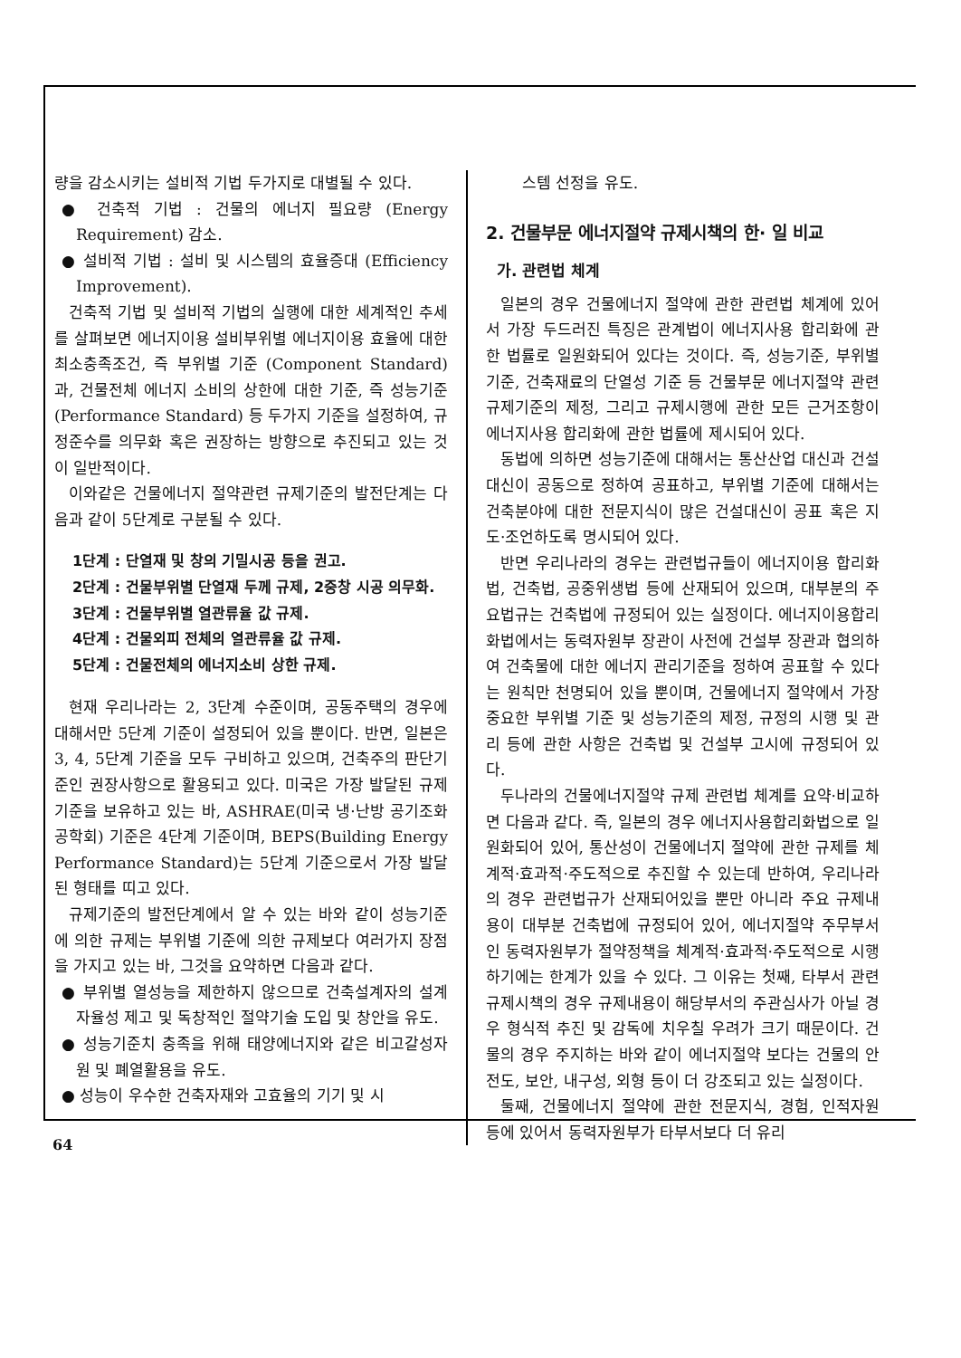량을 감소시키는 설비적 기법 두가지로 대별될 수 있다.
● 건축적 기법 : 건물의 에너지 필요량 (Energy Requirement) 감소.
● 설비적 기법 : 설비 및 시스템의 효율증대 (Efficiency Improvement).
건축적 기법 및 설비적 기법의 실행에 대한 세계적인 추세를 살펴보면 에너지이용 설비부위별 에너지이용 효율에 대한 최소충족조건, 즉 부위별 기준 (Component Standard)과, 건물전체 에너지 소비의 상한에 대한 기준, 즉 성능기준(Performance Standard) 등 두가지 기준을 설정하여, 규정준수를 의무화 혹은 권장하는 방향으로 추진되고 있는 것이 일반적이다.
이와같은 건물에너지 절약관련 규제기준의 발전단계는 다음과 같이 5단계로 구분될 수 있다.
1단계 : 단열재 및 창의 기밀시공 등을 권고.
2단계 : 건물부위별 단열재 두께 규제, 2중창 시공 의무화.
3단계 : 건물부위별 열관류율 값 규제.
4단계 : 건물외피 전체의 열관류율 값 규제.
5단계 : 건물전체의 에너지소비 상한 규제.
현재 우리나라는 2, 3단계 수준이며, 공동주택의 경우에 대해서만 5단계 기준이 설정되어 있을 뿐이다. 반면, 일본은 3, 4, 5단계 기준을 모두 구비하고 있으며, 건축주의 판단기준인 권장사항으로 활용되고 있다. 미국은 가장 발달된 규제기준을 보유하고 있는 바, ASHRAE(미국 냉·난방 공기조화 공학회) 기준은 4단계 기준이며, BEPS(Building Energy Performance Standard)는 5단계 기준으로서 가장 발달된 형태를 띠고 있다.
규제기준의 발전단계에서 알 수 있는 바와 같이 성능기준에 의한 규제는 부위별 기준에 의한 규제보다 여러가지 장점을 가지고 있는 바, 그것을 요약하면 다음과 같다.
● 부위별 열성능을 제한하지 않으므로 건축설계자의 설계자율성 제고 및 독창적인 절약기술 도입 및 창안을 유도.
● 성능기준치 충족을 위해 태양에너지와 같은 비고갈성자원 및 폐열활용을 유도.
● 성능이 우수한 건축자재와 고효율의 기기 및 시
스템 선정을 유도.
2. 건물부문 에너지절약 규제시책의 한· 일 비교
가. 관련법 체계
일본의 경우 건물에너지 절약에 관한 관련법 체계에 있어서 가장 두드러진 특징은 관계법이 에너지사용 합리화에 관한 법률로 일원화되어 있다는 것이다. 즉, 성능기준, 부위별 기준, 건축재료의 단열성 기준 등 건물부문 에너지절약 관련 규제기준의 제정, 그리고 규제시행에 관한 모든 근거조항이 에너지사용 합리화에 관한 법률에 제시되어 있다.
동법에 의하면 성능기준에 대해서는 통산산업 대신과 건설대신이 공동으로 정하여 공표하고, 부위별 기준에 대해서는 건축분야에 대한 전문지식이 많은 건설대신이 공표 혹은 지도·조언하도록 명시되어 있다.
반면 우리나라의 경우는 관련법규들이 에너지이용 합리화법, 건축법, 공중위생법 등에 산재되어 있으며, 대부분의 주요법규는 건축법에 규정되어 있는 실정이다. 에너지이용합리화법에서는 동력자원부 장관이 사전에 건설부 장관과 협의하여 건축물에 대한 에너지 관리기준을 정하여 공표할 수 있다는 원칙만 천명되어 있을 뿐이며, 건물에너지 절약에서 가장 중요한 부위별 기준 및 성능기준의 제정, 규정의 시행 및 관리 등에 관한 사항은 건축법 및 건설부 고시에 규정되어 있다.
두나라의 건물에너지절약 규제 관련법 체계를 요약·비교하면 다음과 같다. 즉, 일본의 경우 에너지사용합리화법으로 일원화되어 있어, 통산성이 건물에너지 절약에 관한 규제를 체계적·효과적·주도적으로 추진할 수 있는데 반하여, 우리나라의 경우 관련법규가 산재되어있을 뿐만 아니라 주요 규제내용이 대부분 건축법에 규정되어 있어, 에너지절약 주무부서인 동력자원부가 절약정책을 체계적·효과적·주도적으로 시행하기에는 한계가 있을 수 있다. 그 이유는 첫째, 타부서 관련 규제시책의 경우 규제내용이 해당부서의 주관심사가 아닐 경우 형식적 추진 및 감독에 치우칠 우려가 크기 때문이다. 건물의 경우 주지하는 바와 같이 에너지절약 보다는 건물의 안전도, 보안, 내구성, 외형 등이 더 강조되고 있는 실정이다.
둘째, 건물에너지 절약에 관한 전문지식, 경험, 인적자원 등에 있어서 동력자원부가 타부서보다 더 유리
64